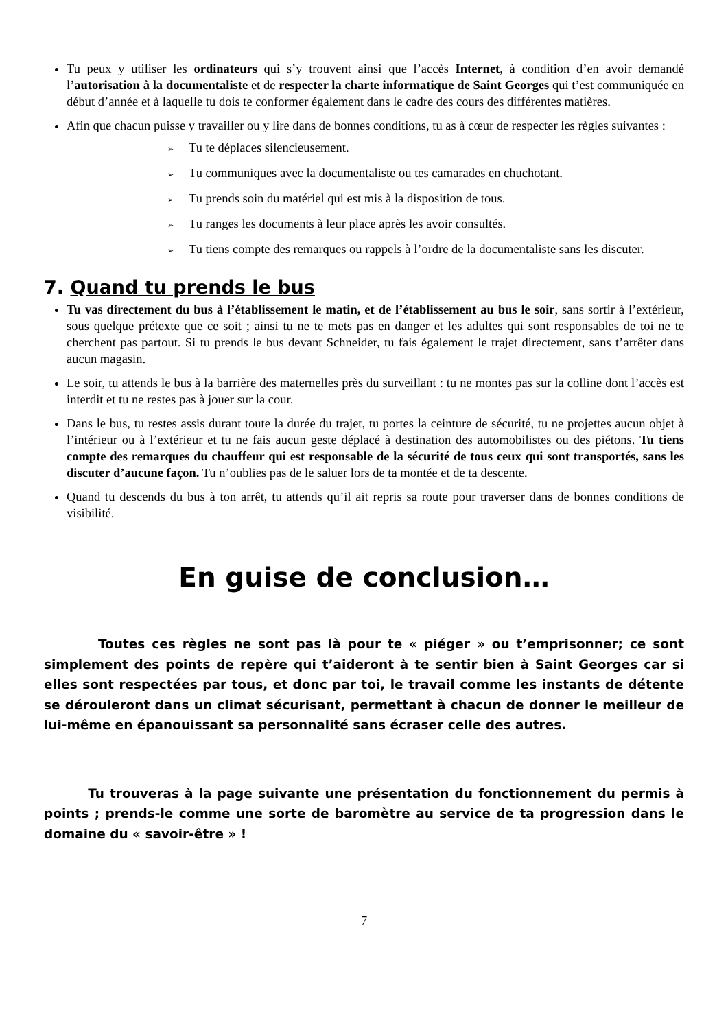Tu peux y utiliser les ordinateurs qui s’y trouvent ainsi que l’accès Internet, à condition d’en avoir demandé l’autorisation à la documentaliste et de respecter la charte informatique de Saint Georges qui t’est communiquée en début d’année et à laquelle tu dois te conformer également dans le cadre des cours des différentes matières.
Afin que chacun puisse y travailler ou y lire dans de bonnes conditions, tu as à cœur de respecter les règles suivantes :
➢ Tu te déplaces silencieusement.
➢ Tu communiques avec la documentaliste ou tes camarades en chuchotant.
➢ Tu prends soin du matériel qui est mis à la disposition de tous.
➢ Tu ranges les documents à leur place après les avoir consultés.
➢ Tu tiens compte des remarques ou rappels à l’ordre de la documentaliste sans les discuter.
7. Quand tu prends le bus
Tu vas directement du bus à l’établissement le matin, et de l’établissement au bus le soir, sans sortir à l’extérieur, sous quelque prétexte que ce soit ; ainsi tu ne te mets pas en danger et les adultes qui sont responsables de toi ne te cherchent pas partout. Si tu prends le bus devant Schneider, tu fais également le trajet directement, sans t’arrêter dans aucun magasin.
Le soir, tu attends le bus à la barrière des maternelles près du surveillant : tu ne montes pas sur la colline dont l’accès est interdit et tu ne restes pas à jouer sur la cour.
Dans le bus, tu restes assis durant toute la durée du trajet, tu portes la ceinture de sécurité, tu ne projettes aucun objet à l’intérieur ou à l’extérieur et tu ne fais aucun geste déplacé à destination des automobilistes ou des piétons. Tu tiens compte des remarques du chauffeur qui est responsable de la sécurité de tous ceux qui sont transportés, sans les discuter d’aucune façon. Tu n’oublies pas de le saluer lors de ta montée et de ta descente.
Quand tu descends du bus à ton arrêt, tu attends qu’il ait repris sa route pour traverser dans de bonnes conditions de visibilité.
En guise de conclusion…
Toutes ces règles ne sont pas là pour te « piéger » ou t’emprisonner; ce sont simplement des points de repère qui t’aideront à te sentir bien à Saint Georges car si elles sont respectées par tous, et donc par toi, le travail comme les instants de détente se dérouleront dans un climat sécurisant, permettant à chacun de donner le meilleur de lui-même en épanouissant sa personnalité sans écraser celle des autres.
Tu trouveras à la page suivante une présentation du fonctionnement du permis à points ; prends-le comme une sorte de baromètre au service de ta progression dans le domaine du « savoir-être » !
7